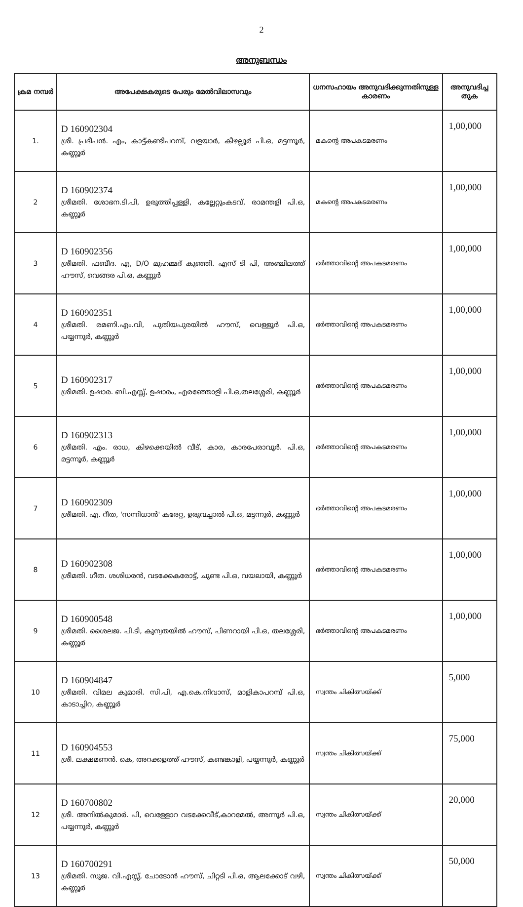2
അനുബന്ധം
| ക്രമ നമ്പർ | അപേക്ഷകരുടെ പേരും മേൽവിലാസവും | ധനസഹായം അനുവദിക്കുന്നതിനുള്ള കാരണം | അനുവദിച്ച തുക |
| --- | --- | --- | --- |
| 1. | D 160902304 ശ്രീ. പ്രദീപൻ. എം, കാട്ട്കണ്ടിപറമ്പ്, വളയാർ, കീഴല്ലൂർ പി.ഒ, മട്ടന്നൂർ, കണ്ണൂർ | മകന്റെ അപകടമരണം | 1,00,000 |
| 2 | D 160902374 ശ്രീമതി. ശോഭന.ടി.പി, ഉരുത്തിപ്പള്ളി, കല്ലേറ്റുംകടവ്, രാമന്തളി പി.ഒ, കണ്ണൂർ | മകന്റെ അപകടമരണം | 1,00,000 |
| 3 | D 160902356 ശ്രീമതി. ഫബീദ. എ, D/O മുഹമ്മദ് കുഞ്ഞി. എസ് ടി പി, അഞ്ചിലത്ത് ഹൗസ്, വെങ്ങര പി.ഒ, കണ്ണൂർ | ഭർത്താവിന്റെ അപകടമരണം | 1,00,000 |
| 4 | D 160902351 ശ്രീമതി. രമണി.എം.വി, പുതിയപുരയിൽ ഹൗസ്, വെള്ളൂർ പി.ഒ, പയ്യന്നൂർ, കണ്ണൂർ | ഭർത്താവിന്റെ അപകടമരണം | 1,00,000 |
| 5 | D 160902317 ശ്രീമതി. ഉഷാര. ബി.എസ്സ്, ഉഷാരം, എരഞ്ഞോളി പി.ഒ,തലശ്ശേരി, കണ്ണൂർ | ഭർത്താവിന്റെ അപകടമരണം | 1,00,000 |
| 6 | D 160902313 ശ്രീമതി. എം. രാധ, കിഴക്കെയിൽ വീട്, കാര, കാരപേരാവൂർ. പി.ഒ, മട്ടന്നൂർ, കണ്ണൂർ | ഭർത്താവിന്റെ അപകടമരണം | 1,00,000 |
| 7 | D 160902309 ശ്രീമതി. എ. റീത, 'സന്നിധാൻ' കരേറ്റ, ഉരുവച്ചാൽ പി.ഒ, മട്ടന്നൂർ, കണ്ണൂർ | ഭർത്താവിന്റെ അപകടമരണം | 1,00,000 |
| 8 | D 160902308 ശ്രീമതി. ഗീത. ശശിധരൻ, വടക്കേകരോട്ട്, ചുണ്ട പി.ഒ, വയലായി, കണ്ണൂർ | ഭർത്താവിന്റെ അപകടമരണം | 1,00,000 |
| 9 | D 160900548 ശ്രീമതി. ശൈലജ. പി.ടി, കുന്വതയിൽ ഹൗസ്, പിണറായി പി.ഒ, തലശ്ശേരി, കണ്ണൂർ | ഭർത്താവിന്റെ അപകടമരണം | 1,00,000 |
| 10 | D 160904847 ശ്രീമതി. വിമല കുമാരി. സി.പി, എ.കെ.നിവാസ്, മാളികാപറമ്പ് പി.ഒ, കാടാച്ചിറ, കണ്ണൂർ | സ്വന്തം ചികിത്സയ്ക്ക് | 5,000 |
| 11 | D 160904553 ശ്രീ. ലക്ഷമണൻ. കെ, അറക്കളത്ത് ഹൗസ്, കണ്ടങ്കാളി, പയ്യന്നൂർ, കണ്ണൂർ | സ്വന്തം ചികിത്സയ്ക്ക് | 75,000 |
| 12 | D 160700802 ശ്രീ. അനിൽകുമാർ. പി, വെള്ളോറ വടക്കേവീട്,കാറമേൽ, അന്നൂർ പി.ഒ, പയ്യന്നൂർ, കണ്ണൂർ | സ്വന്തം ചികിത്സയ്ക്ക് | 20,000 |
| 13 | D 160700291 ശ്രീമതി. സുജ. വി.എസ്സ്, ചോടോൻ ഹൗസ്, ചിറ്റടി പി.ഒ, ആലക്കോട് വഴി, കണ്ണൂർ | സ്വന്തം ചികിത്സയ്ക്ക് | 50,000 |